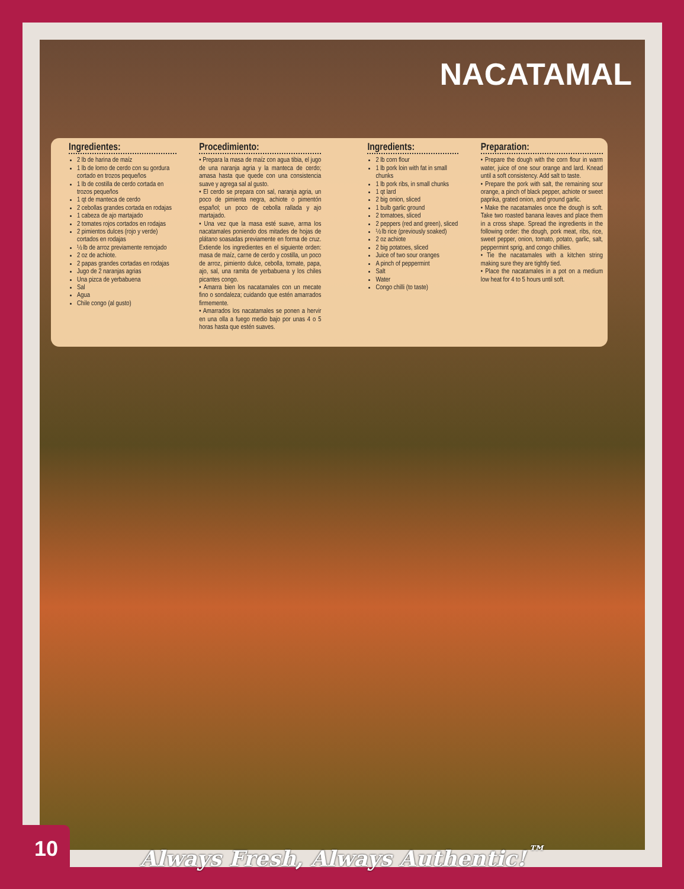NACATAMAL
Ingredientes:
2 lb de harina de maíz
1 lb de lomo de cerdo con su gordura cortado en trozos pequeños
1 lb de costilla de cerdo cortada en trozos pequeños
1 qt de manteca de cerdo
2 cebollas grandes cortada en rodajas
1 cabeza de ajo martajado
2 tomates rojos cortados en rodajas
2 pimientos dulces (rojo y verde) cortados en rodajas
½ lb de arroz previamente remojado
2 oz de achiote.
2 papas grandes cortadas en rodajas
Jugo de 2 naranjas agrias
Una pizca de yerbabuena
Sal
Agua
Chile congo (al gusto)
Procedimiento:
• Prepara la masa de maíz con agua tibia, el jugo de una naranja agria y la manteca de cerdo; amasa hasta que quede con una consistencia suave y agrega sal al gusto.
• El cerdo se prepara con sal, naranja agria, un poco de pimienta negra, achiote o pimentón español; un poco de cebolla rallada y ajo martajado.
• Una vez que la masa esté suave, arma los nacatamales poniendo dos mitades de hojas de plátano soasadas previamente en forma de cruz. Extiende los ingredientes en el siguiente orden: masa de maíz, carne de cerdo y costilla, un poco de arroz, pimiento dulce, cebolla, tomate, papa, ajo, sal, una ramita de yerbabuena y los chiles picantes congo.
• Amarra bien los nacatamales con un mecate fino o sondaleza; cuidando que estén amarrados firmemente.
• Amarrados los nacatamales se ponen a hervir en una olla a fuego medio bajo por unas 4 o 5 horas hasta que estén suaves.
Ingredients:
2 lb corn flour
1 lb pork loin with fat in small chunks
1 lb pork ribs, in small chunks
1 qt lard
2 big onion, sliced
1 bulb garlic ground
2 tomatoes, sliced
2 peppers (red and green), sliced
½ lb rice (previously soaked)
2 oz achiote
2 big potatoes, sliced
Juice of two sour oranges
A pinch of peppermint
Salt
Water
Congo chilli (to taste)
Preparation:
• Prepare the dough with the corn flour in warm water, juice of one sour orange and lard. Knead until a soft consistency. Add salt to taste.
• Prepare the pork with salt, the remaining sour orange, a pinch of black pepper, achiote or sweet paprika, grated onion, and ground garlic.
• Make the nacatamales once the dough is soft. Take two roasted banana leaves and place them in a cross shape. Spread the ingredients in the following order: the dough, pork meat, ribs, rice, sweet pepper, onion, tomato, potato, garlic, salt, peppermint sprig, and congo chillies.
• Tie the nacatamales with a kitchen string making sure they are tightly tied.
• Place the nacatamales in a pot on a medium low heat for 4 to 5 hours until soft.
10
Always Fresh, Always Authentic!<sup>™</sup>